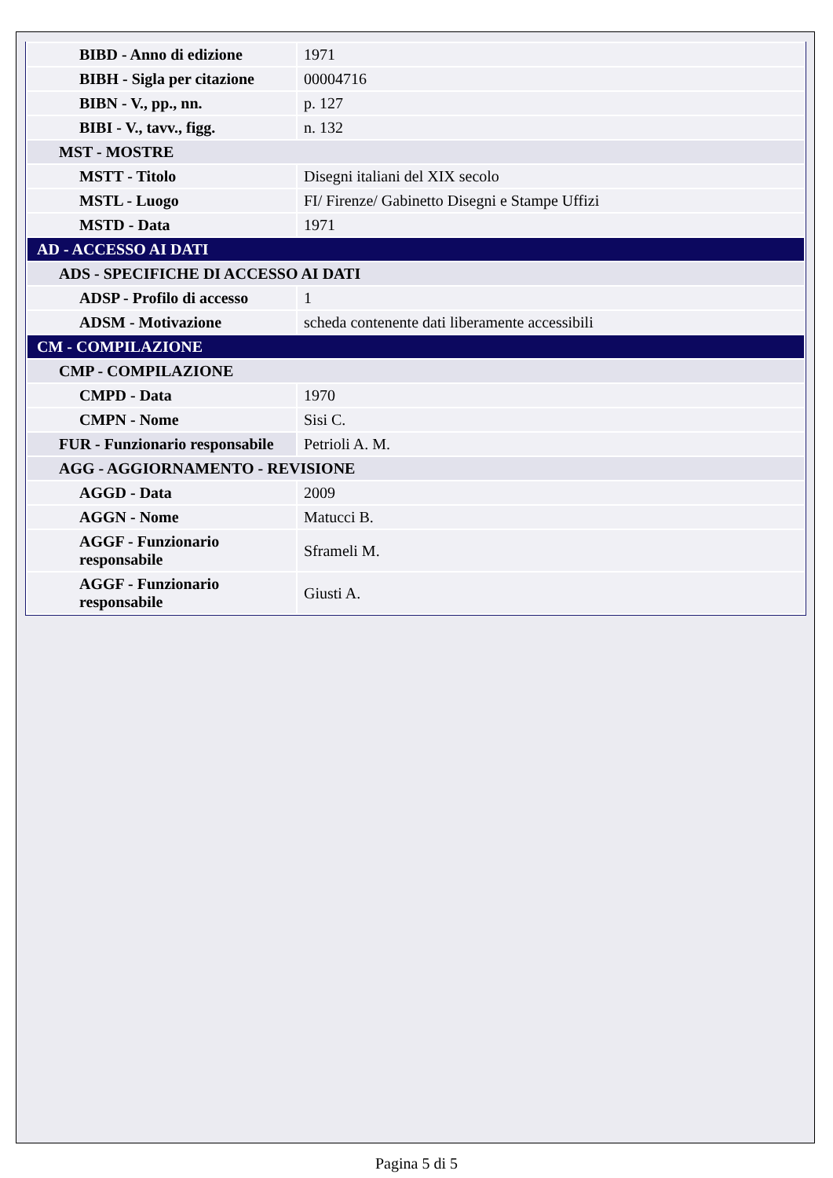| BIBD - Anno di edizione | 1971 |
| BIBH - Sigla per citazione | 00004716 |
| BIBN - V., pp., nn. | p. 127 |
| BIBI - V., tavv., figg. | n. 132 |
| MST - MOSTRE | |
| MSTT - Titolo | Disegni italiani del XIX secolo |
| MSTL - Luogo | FI/ Firenze/ Gabinetto Disegni e Stampe Uffizi |
| MSTD - Data | 1971 |
| AD - ACCESSO AI DATI | |
| ADS - SPECIFICHE DI ACCESSO AI DATI | |
| ADSP - Profilo di accesso | 1 |
| ADSM - Motivazione | scheda contenente dati liberamente accessibili |
| CM - COMPILAZIONE | |
| CMP - COMPILAZIONE | |
| CMPD - Data | 1970 |
| CMPN - Nome | Sisi C. |
| FUR - Funzionario responsabile | Petrioli A. M. |
| AGG - AGGIORNAMENTO - REVISIONE | |
| AGGD - Data | 2009 |
| AGGN - Nome | Matucci B. |
| AGGF - Funzionario responsabile | Sframeli M. |
| AGGF - Funzionario responsabile | Giusti A. |
Pagina 5 di 5